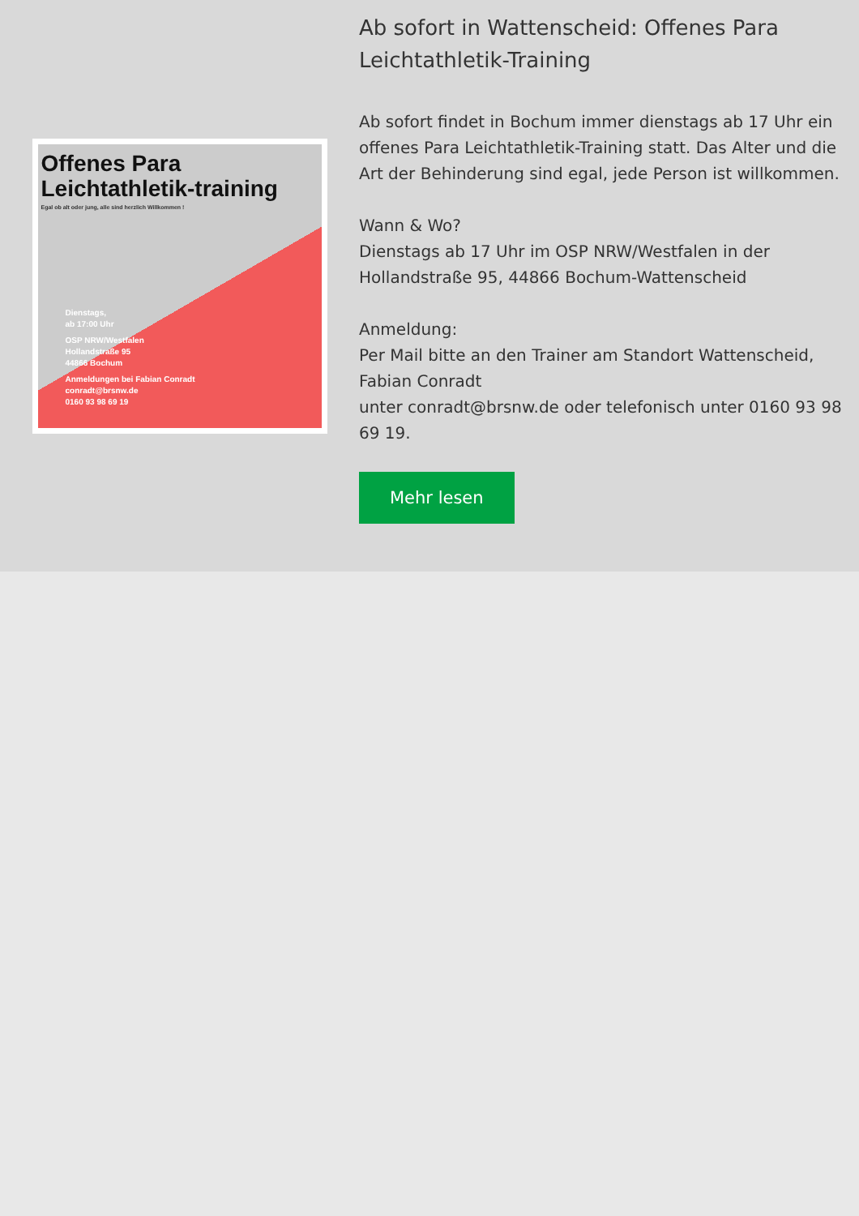Offenes Para Leichtathletik-training
Egal ob alt oder jung, alle sind herzlich Willkommen !
Dienstags,
ab 17:00 Uhr
OSP NRW/Westfalen
Hollandstraße 95
44866 Bochum
Anmeldungen bei Fabian Conradt
conradt@brsnw.de
0160 93 98 69 19
Ab sofort in Wattenscheid: Offenes Para Leichtathletik-Training
Ab sofort findet in Bochum immer dienstags ab 17 Uhr ein offenes Para Leichtathletik-Training statt. Das Alter und die Art der Behinderung sind egal, jede Person ist willkommen.
Wann & Wo?
Dienstags ab 17 Uhr im OSP NRW/Westfalen in der Hollandstraße 95, 44866 Bochum-Wattenscheid
Anmeldung:
Per Mail bitte an den Trainer am Standort Wattenscheid, Fabian Conradt
unter conradt@brsnw.de oder telefonisch unter 0160 93 98 69 19.
Mehr lesen